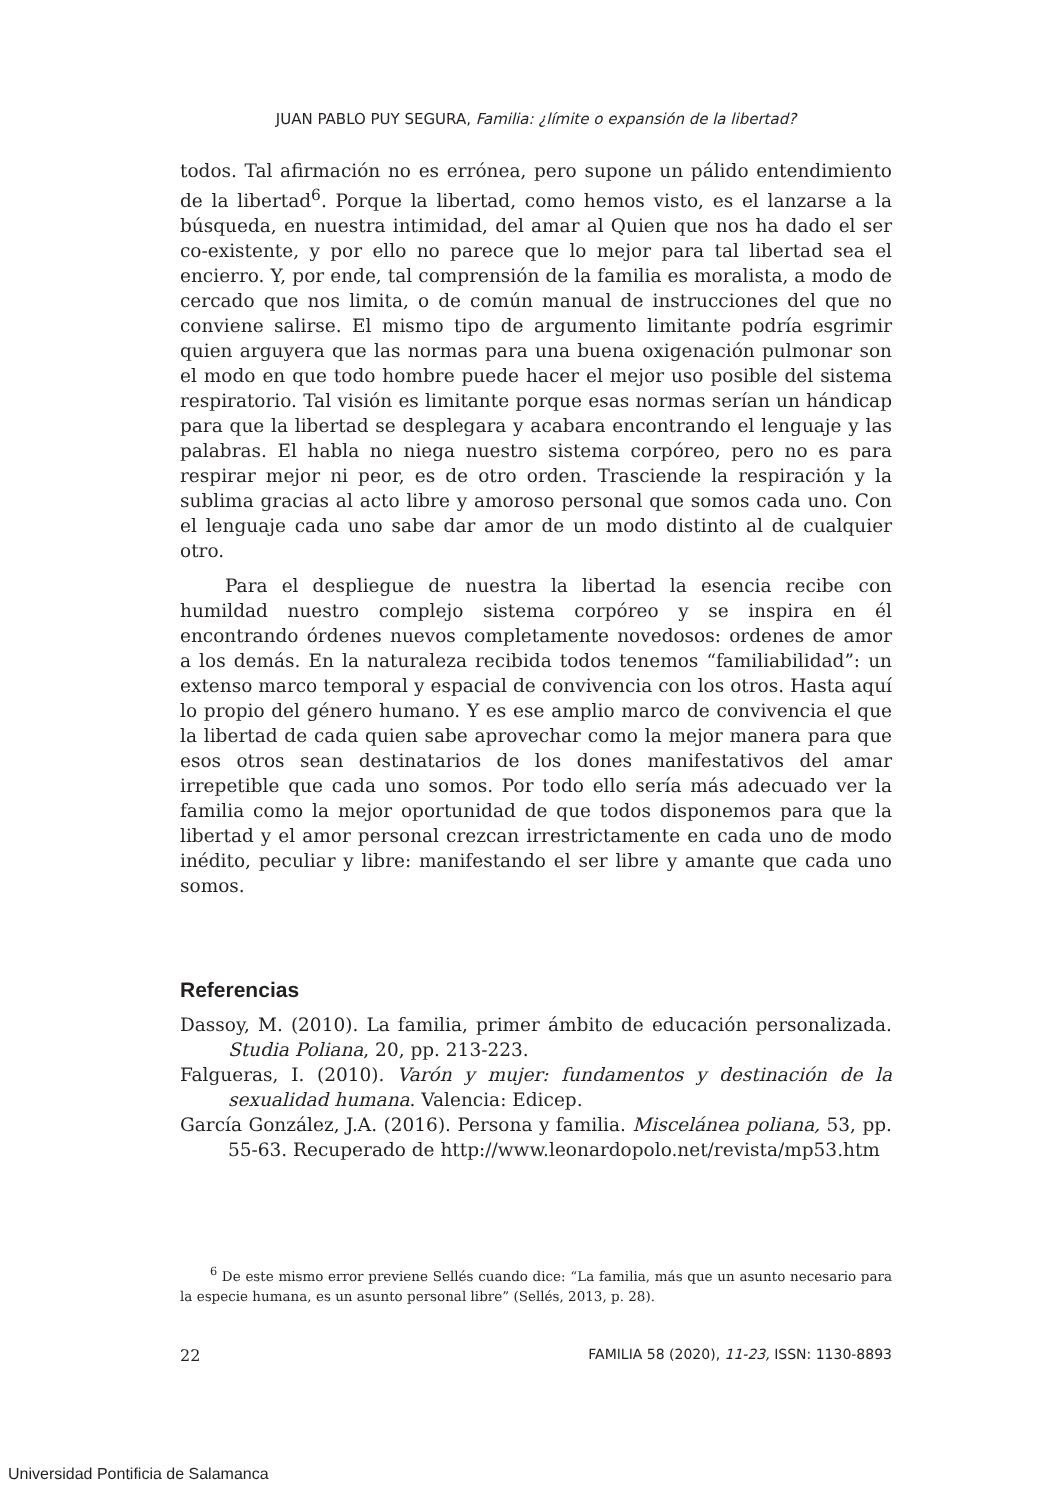JUAN PABLO PUY SEGURA, Familia: ¿límite o expansión de la libertad?
todos. Tal afirmación no es errónea, pero supone un pálido entendimiento de la libertad<sup>6</sup>. Porque la libertad, como hemos visto, es el lanzarse a la búsqueda, en nuestra intimidad, del amar al Quien que nos ha dado el ser co-existente, y por ello no parece que lo mejor para tal libertad sea el encierro. Y, por ende, tal comprensión de la familia es moralista, a modo de cercado que nos limita, o de común manual de instrucciones del que no conviene salirse. El mismo tipo de argumento limitante podría esgrimir quien arguyera que las normas para una buena oxigenación pulmonar son el modo en que todo hombre puede hacer el mejor uso posible del sistema respiratorio. Tal visión es limitante porque esas normas serían un hándicap para que la libertad se desplegara y acabara encontrando el lenguaje y las palabras. El habla no niega nuestro sistema corpóreo, pero no es para respirar mejor ni peor, es de otro orden. Trasciende la respiración y la sublima gracias al acto libre y amoroso personal que somos cada uno. Con el lenguaje cada uno sabe dar amor de un modo distinto al de cualquier otro.
Para el despliegue de nuestra la libertad la esencia recibe con humildad nuestro complejo sistema corpóreo y se inspira en él encontrando órdenes nuevos completamente novedosos: ordenes de amor a los demás. En la naturaleza recibida todos tenemos “familiabilidad”: un extenso marco temporal y espacial de convivencia con los otros. Hasta aquí lo propio del género humano. Y es ese amplio marco de convivencia el que la libertad de cada quien sabe aprovechar como la mejor manera para que esos otros sean destinatarios de los dones manifestativos del amar irrepetible que cada uno somos. Por todo ello sería más adecuado ver la familia como la mejor oportunidad de que todos disponemos para que la libertad y el amor personal crezcan irrestrictamente en cada uno de modo inédito, peculiar y libre: manifestando el ser libre y amante que cada uno somos.
Referencias
Dassoy, M. (2010). La familia, primer ámbito de educación personalizada. Studia Poliana, 20, pp. 213-223.
Falgueras, I. (2010). Varón y mujer: fundamentos y destinación de la sexualidad humana. Valencia: Edicep.
García González, J.A. (2016). Persona y familia. Miscelánea poliana, 53, pp. 55-63. Recuperado de http://www.leonardopolo.net/revista/mp53.htm
<sup>6</sup> De este mismo error previene Sellés cuando dice: “La familia, más que un asunto necesario para la especie humana, es un asunto personal libre” (Sellés, 2013, p. 28).
22 FAMILIA 58 (2020), 11-23, ISSN: 1130-8893
Universidad Pontificia de Salamanca